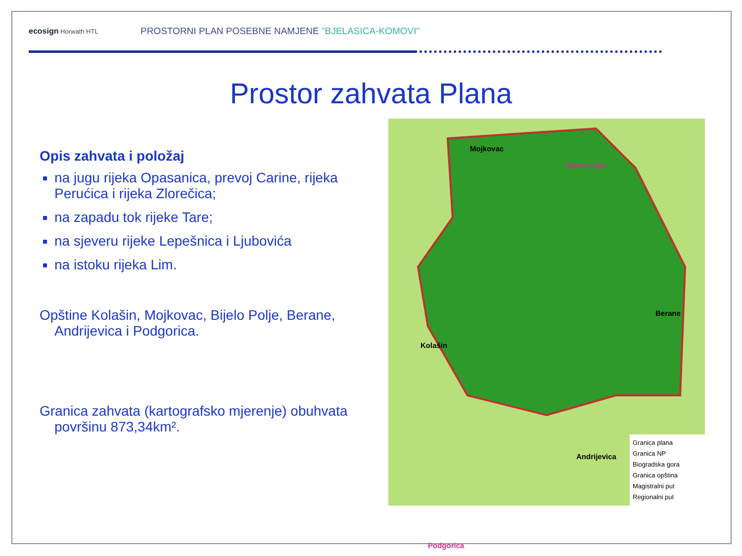ecosign Horwath HTL
PROSTORNI PLAN POSEBNE NAMJENE "BJELASICA-KOMOVI"
Prostor zahvata Plana
Opis zahvata i položaj
na jugu rijeka Opasanica, prevoj Carine, rijeka Perućica i rijeka Zlorečica;
na zapadu tok rijeke Tare;
na sjeveru rijeke Lepešnica i Ljubovića
na istoku rijeka Lim.
Opštine Kolašin, Mojkovac, Bijelo Polje, Berane, Andrijevica i Podgorica.
Granica zahvata (kartografsko mjerenje) obuhvata površinu 873,34km².
Mojkovac
Bijelo polje
Berane
Kolašin
Andrijevica
Podgorica
Granica plana
Granica NP
Biogradska gora
Granica opština
Magistralni put
Regionalni put